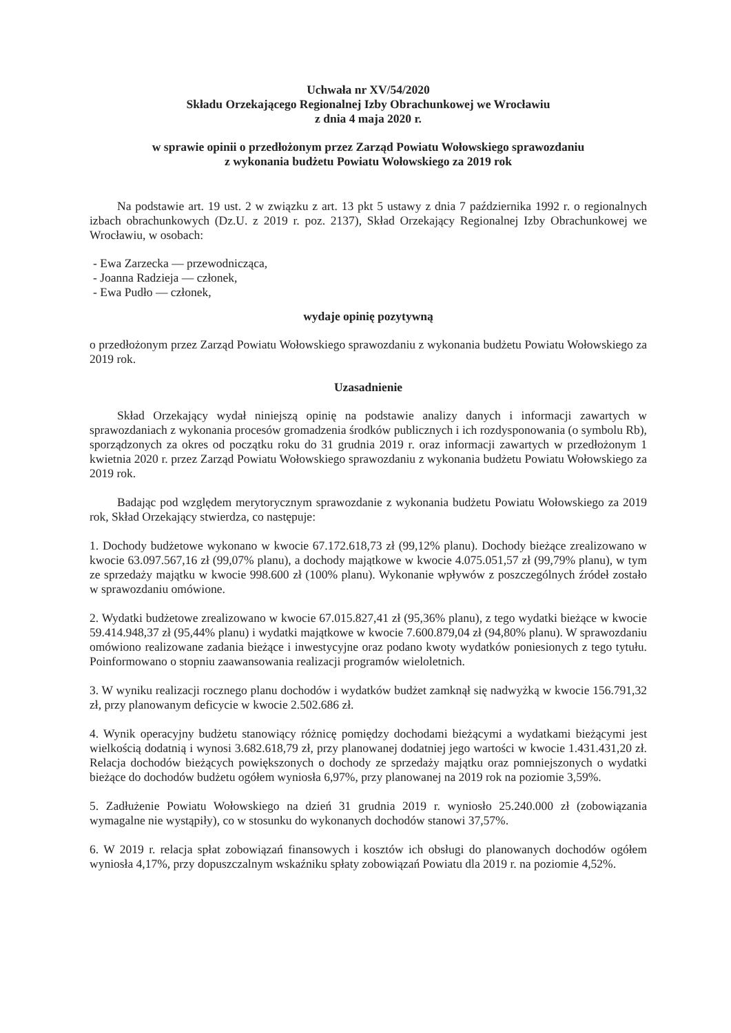Uchwała nr XV/54/2020
Składu Orzekającego Regionalnej Izby Obrachunkowej we Wrocławiu
z dnia 4 maja 2020 r.
w sprawie opinii o przedłożonym przez Zarząd Powiatu Wołowskiego sprawozdaniu
z wykonania budżetu Powiatu Wołowskiego za 2019 rok
Na podstawie art. 19 ust. 2 w związku z art. 13 pkt 5 ustawy z dnia 7 października 1992 r. o regionalnych izbach obrachunkowych (Dz.U. z 2019 r. poz. 2137), Skład Orzekający Regionalnej Izby Obrachunkowej we Wrocławiu, w osobach:
- Ewa Zarzecka — przewodnicząca,
- Joanna Radzieja — członek,
- Ewa Pudło — członek,
wydaje opinię pozytywną
o przedłożonym przez Zarząd Powiatu Wołowskiego sprawozdaniu z wykonania budżetu Powiatu Wołowskiego za 2019 rok.
Uzasadnienie
Skład Orzekający wydał niniejszą opinię na podstawie analizy danych i informacji zawartych w sprawozdaniach z wykonania procesów gromadzenia środków publicznych i ich rozdysponowania (o symbolu Rb), sporządzonych za okres od początku roku do 31 grudnia 2019 r. oraz informacji zawartych w przedłożonym 1 kwietnia 2020 r. przez Zarząd Powiatu Wołowskiego sprawozdaniu z wykonania budżetu Powiatu Wołowskiego za 2019 rok.
Badając pod względem merytorycznym sprawozdanie z wykonania budżetu Powiatu Wołowskiego za 2019 rok, Skład Orzekający stwierdza, co następuje:
1. Dochody budżetowe wykonano w kwocie 67.172.618,73 zł (99,12% planu). Dochody bieżące zrealizowano w kwocie 63.097.567,16 zł (99,07% planu), a dochody majątkowe w kwocie 4.075.051,57 zł (99,79% planu), w tym ze sprzedaży majątku w kwocie 998.600 zł (100% planu). Wykonanie wpływów z poszczególnych źródeł zostało w sprawozdaniu omówione.
2. Wydatki budżetowe zrealizowano w kwocie 67.015.827,41 zł (95,36% planu), z tego wydatki bieżące w kwocie 59.414.948,37 zł (95,44% planu) i wydatki majątkowe w kwocie 7.600.879,04 zł (94,80% planu). W sprawozdaniu omówiono realizowane zadania bieżące i inwestycyjne oraz podano kwoty wydatków poniesionych z tego tytułu. Poinformowano o stopniu zaawansowania realizacji programów wieloletnich.
3. W wyniku realizacji rocznego planu dochodów i wydatków budżet zamknął się nadwyżką w kwocie 156.791,32 zł, przy planowanym deficycie w kwocie 2.502.686 zł.
4. Wynik operacyjny budżetu stanowiący różnicę pomiędzy dochodami bieżącymi a wydatkami bieżącymi jest wielkością dodatnią i wynosi 3.682.618,79 zł, przy planowanej dodatniej jego wartości w kwocie 1.431.431,20 zł. Relacja dochodów bieżących powiększonych o dochody ze sprzedaży majątku oraz pomniejszonych o wydatki bieżące do dochodów budżetu ogółem wyniosła 6,97%, przy planowanej na 2019 rok na poziomie 3,59%.
5. Zadłużenie Powiatu Wołowskiego na dzień 31 grudnia 2019 r. wyniosło 25.240.000 zł (zobowiązania wymagalne nie wystąpiły), co w stosunku do wykonanych dochodów stanowi 37,57%.
6. W 2019 r. relacja spłat zobowiązań finansowych i kosztów ich obsługi do planowanych dochodów ogółem wyniosła 4,17%, przy dopuszczalnym wskaźniku spłaty zobowiązań Powiatu dla 2019 r. na poziomie 4,52%.